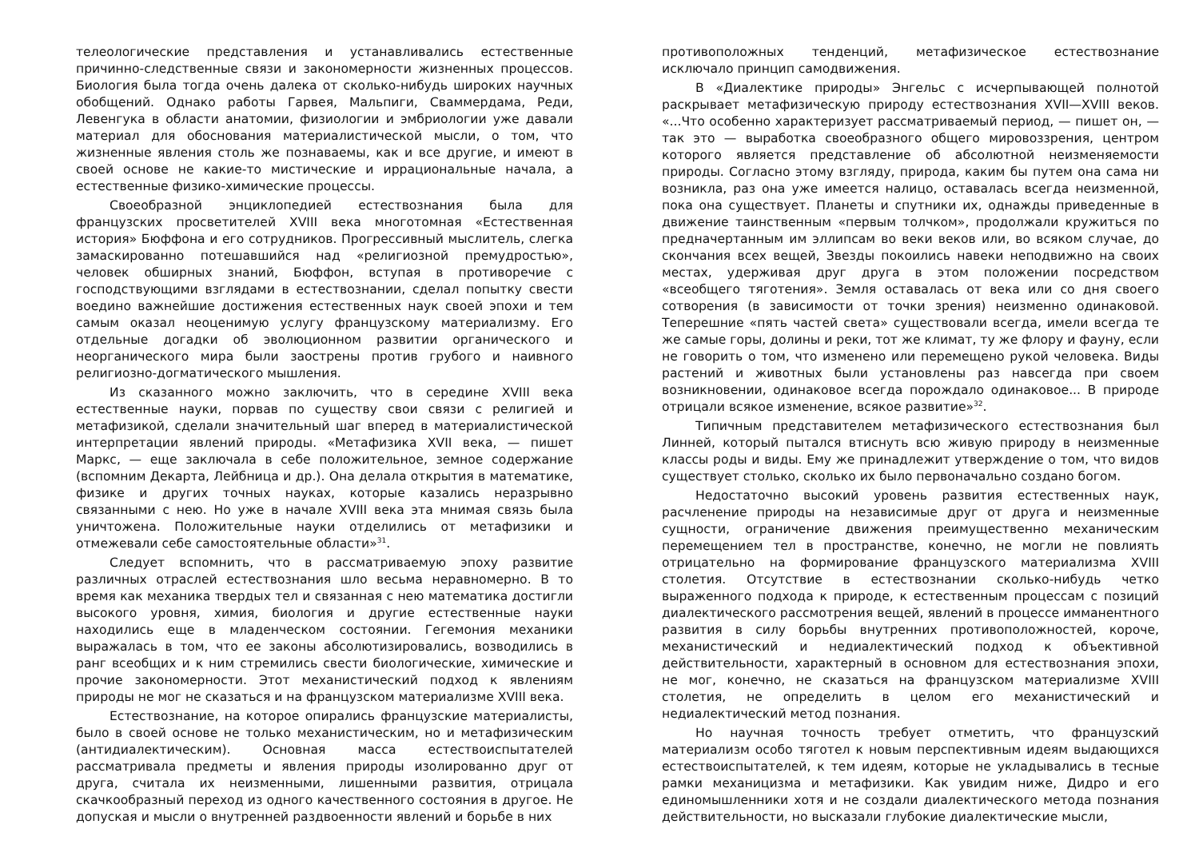телеологические представления и устанавливались естественные причинно-следственные связи и закономерности жизненных процессов. Биология была тогда очень далека от сколько-нибудь широких научных обобщений. Однако работы Гарвея, Мальпиги, Сваммердама, Реди, Левенгука в области анатомии, физиологии и эмбриологии уже давали материал для обоснования материалистической мысли, о том, что жизненные явления столь же познаваемы, как и все другие, и имеют в своей основе не какие-то мистические и иррациональные начала, а естественные физико-химические процессы.
Своеобразной энциклопедией естествознания была для французских просветителей XVIII века многотомная «Естественная история» Бюффона и его сотрудников. Прогрессивный мыслитель, слегка замаскированно потешавшийся над «религиозной премудростью», человек обширных знаний, Бюффон, вступая в противоречие с господствующими взглядами в естествознании, сделал попытку свести воедино важнейшие достижения естественных наук своей эпохи и тем самым оказал неоценимую услугу французскому материализму. Его отдельные догадки об эволюционном развитии органического и неорганического мира были заострены против грубого и наивного религиозно-догматического мышления.
Из сказанного можно заключить, что в середине XVIII века естественные науки, порвав по существу свои связи с религией и метафизикой, сделали значительный шаг вперед в материалистической интерпретации явлений природы. «Метафизика XVII века, — пишет Маркс, — еще заключала в себе положительное, земное содержание (вспомним Декарта, Лейбница и др.). Она делала открытия в математике, физике и других точных науках, которые казались неразрывно связанными с нею. Но уже в начале XVIII века эта мнимая связь была уничтожена. Положительные науки отделились от метафизики и отмежевали себе самостоятельные области»<sup>31</sup>.
Следует вспомнить, что в рассматриваемую эпоху развитие различных отраслей естествознания шло весьма неравномерно. В то время как механика твердых тел и связанная с нею математика достигли высокого уровня, химия, биология и другие естественные науки находились еще в младенческом состоянии. Гегемония механики выражалась в том, что ее законы абсолютизировались, возводились в ранг всеобщих и к ним стремились свести биологические, химические и прочие закономерности. Этот механистический подход к явлениям природы не мог не сказаться и на французском материализме XVIII века.
Естествознание, на которое опирались французские материалисты, было в своей основе не только механистическим, но и метафизическим (антидиалектическим). Основная масса естествоиспытателей рассматривала предметы и явления природы изолированно друг от друга, считала их неизменными, лишенными развития, отрицала скачкообразный переход из одного качественного состояния в другое. Не допуская и мысли о внутренней раздвоенности явлений и борьбе в них
противоположных тенденций, метафизическое естествознание исключало принцип самодвижения.
В «Диалектике природы» Энгельс с исчерпывающей полнотой раскрывает метафизическую природу естествознания XVII—XVIII веков. «...Что особенно характеризует рассматриваемый период, — пишет он, — так это — выработка своеобразного общего мировоззрения, центром которого является представление об абсолютной неизменяемости природы. Согласно этому взгляду, природа, каким бы путем она сама ни возникла, раз она уже имеется налицо, оставалась всегда неизменной, пока она существует. Планеты и спутники их, однажды приведенные в движение таинственным «первым толчком», продолжали кружиться по предначертанным им эллипсам во веки веков или, во всяком случае, до скончания всех вещей, Звезды покоились навеки неподвижно на своих местах, удерживая друг друга в этом положении посредством «всеобщего тяготения». Земля оставалась от века или со дня своего сотворения (в зависимости от точки зрения) неизменно одинаковой. Теперешние «пять частей света» существовали всегда, имели всегда те же самые горы, долины и реки, тот же климат, ту же флору и фауну, если не говорить о том, что изменено или перемещено рукой человека. Виды растений и животных были установлены раз навсегда при своем возникновении, одинаковое всегда порождало одинаковое... В природе отрицали всякое изменение, всякое развитие»<sup>32</sup>.
Типичным представителем метафизического естествознания был Линней, который пытался втиснуть всю живую природу в неизменные классы роды и виды. Ему же принадлежит утверждение о том, что видов существует столько, сколько их было первоначально создано богом.
Недостаточно высокий уровень развития естественных наук, расчленение природы на независимые друг от друга и неизменные сущности, ограничение движения преимущественно механическим перемещением тел в пространстве, конечно, не могли не повлиять отрицательно на формирование французского материализма XVIII столетия. Отсутствие в естествознании сколько-нибудь четко выраженного подхода к природе, к естественным процессам с позиций диалектического рассмотрения вещей, явлений в процессе имманентного развития в силу борьбы внутренних противоположностей, короче, механистический и недиалектический подход к объективной действительности, характерный в основном для естествознания эпохи, не мог, конечно, не сказаться на французском материализме XVIII столетия, не определить в целом его механистический и недиалектический метод познания.
Но научная точность требует отметить, что французский материализм особо тяготел к новым перспективным идеям выдающихся естествоиспытателей, к тем идеям, которые не укладывались в тесные рамки механицизма и метафизики. Как увидим ниже, Дидро и его единомышленники хотя и не создали диалектического метода познания действительности, но высказали глубокие диалектические мысли,